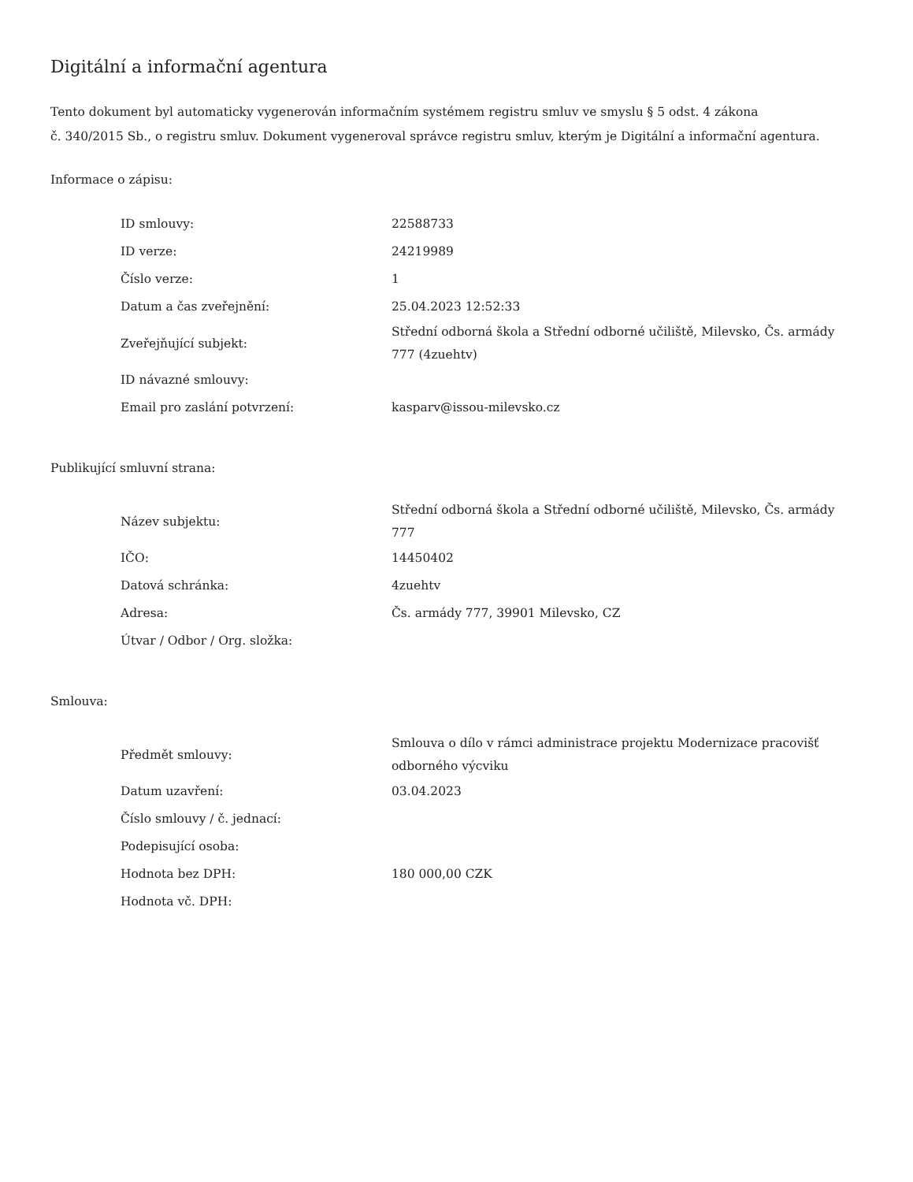Digitální a informační agentura
Tento dokument byl automaticky vygenerován informačním systémem registru smluv ve smyslu § 5 odst. 4 zákona
č. 340/2015 Sb., o registru smluv. Dokument vygeneroval správce registru smluv, kterým je Digitální a informační agentura.
Informace o zápisu:
| ID smlouvy: | 22588733 |
| ID verze: | 24219989 |
| Číslo verze: | 1 |
| Datum a čas zveřejnění: | 25.04.2023 12:52:33 |
| Zveřejňující subjekt: | Střední odborná škola a Střední odborné učiliště, Milevsko, Čs. armády 777 (4zuehtv) |
| ID návazné smlouvy: | |
| Email pro zaslání potvrzení: | kasparv@issou-milevsko.cz |
Publikující smluvní strana:
| Název subjektu: | Střední odborná škola a Střední odborné učiliště, Milevsko, Čs. armády 777 |
| IČO: | 14450402 |
| Datová schránka: | 4zuehtv |
| Adresa: | Čs. armády 777, 39901 Milevsko, CZ |
| Útvar / Odbor / Org. složka: | |
Smlouva:
| Předmět smlouvy: | Smlouva o dílo v rámci administrace projektu Modernizace pracovišť odborného výcviku |
| Datum uzavření: | 03.04.2023 |
| Číslo smlouvy / č. jednací: | |
| Podepisující osoba: | |
| Hodnota bez DPH: | 180 000,00 CZK |
| Hodnota vč. DPH: | |